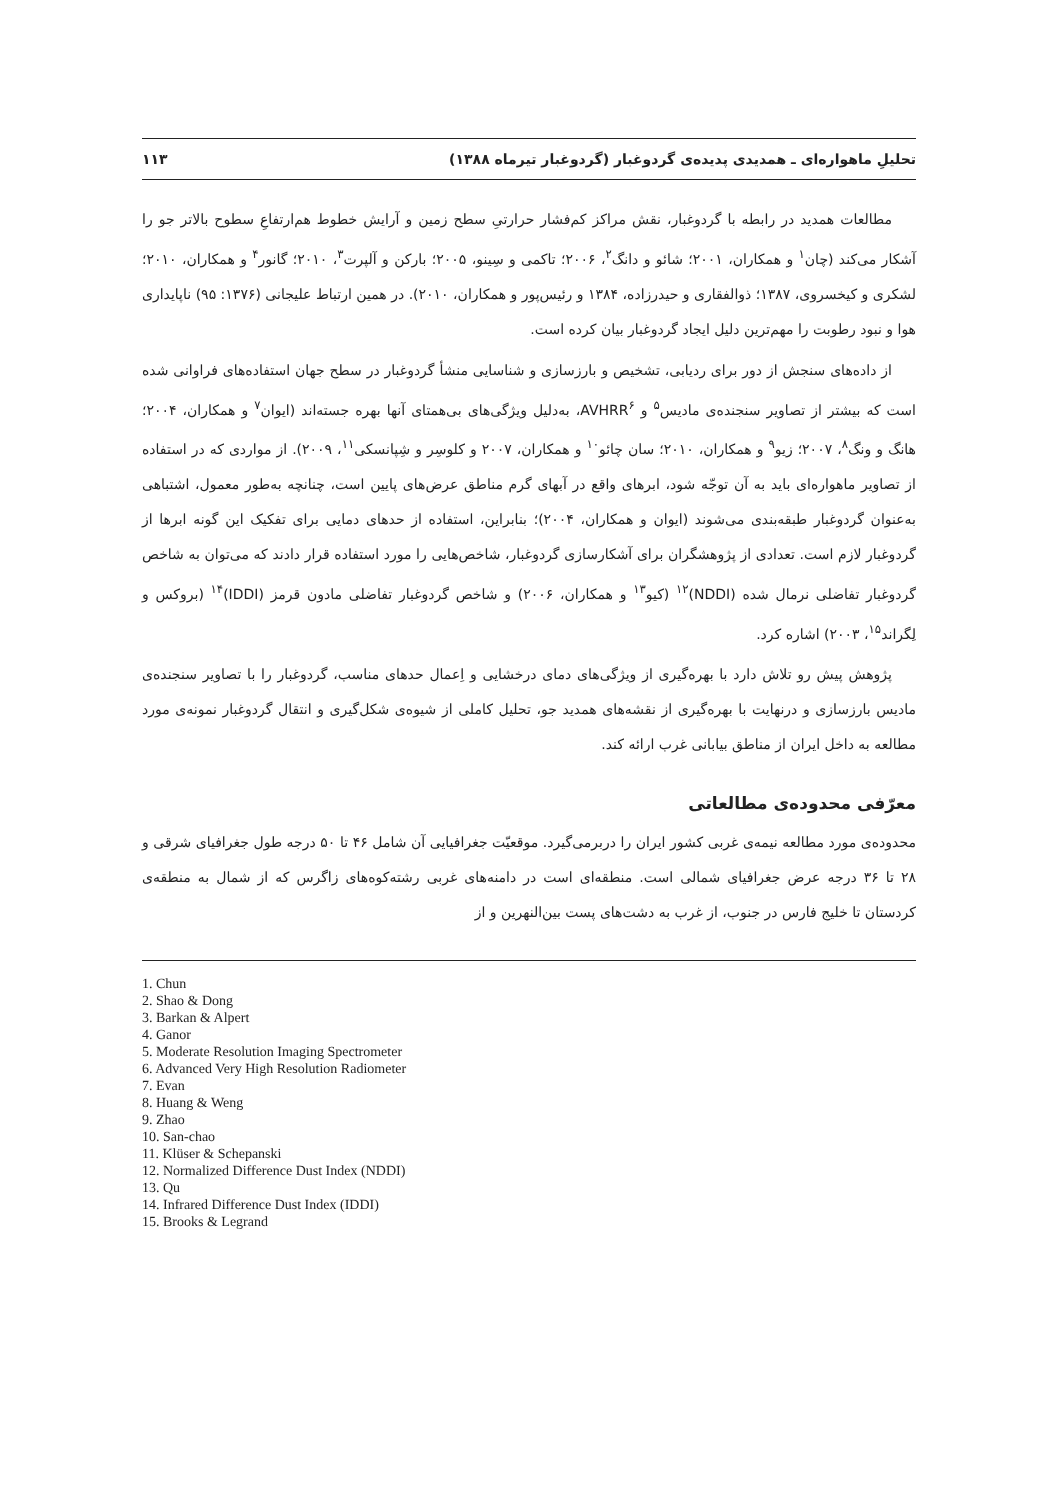تحلیلِ ماهواره‌ای ـ همدیدی پدیده‌ی گردوغبار (گردوغبار تیرماه ۱۳۸۸) ۱۱۳
مطالعات همدید در رابطه با گردوغبار، نقش مراکز کم‌فشار حرارتیِ سطح زمین و آرایش خطوط هم‌ارتفاعِ سطوح بالاتر جو را آشکار می‌کند (چان<sup>۱</sup> و همکاران، ۲۰۰۱؛ شائو و دانگ<sup>۲</sup>، ۲۰۰۶؛ تاکمی و سِینو، ۲۰۰۵؛ بارکن و آلپرت<sup>۳</sup>، ۲۰۱۰؛ گانور<sup>۴</sup> و همکاران، ۲۰۱۰؛ لشکری و کیخسروی، ۱۳۸۷؛ ذوالفقاری و حیدرزاده، ۱۳۸۴ و رئیس‌پور و همکاران، ۲۰۱۰). در همین ارتباط علیجانی (۱۳۷۶: ۹۵) ناپایداری هوا و نبود رطوبت را مهم‌ترین دلیل ایجاد گردوغبار بیان کرده است.
از داده‌های سنجش از دور برای ردیابی، تشخیص و بارزسازی و شناسایی منشأ گردوغبار در سطح جهان استفاده‌های فراوانی شده است که بیشتر از تصاویر سنجنده‌ی مادیس<sup>۵</sup> و AVHRR<sup>۶</sup>، به‌دلیل ویژگی‌های بی‌همتای آنها بهره جسته‌اند (ایوان<sup>۷</sup> و همکاران، ۲۰۰۴؛ هانگ و ونگ<sup>۸</sup>، ۲۰۰۷؛ زیو<sup>۹</sup> و همکاران، ۲۰۱۰؛ سان چائو<sup>۱۰</sup> و همکاران، ۲۰۰۷ و کلوسِر و شِپانسکی<sup>۱۱</sup>، ۲۰۰۹). از مواردی که در استفاده از تصاویر ماهواره‌ای باید به آن توجّه شود، ابرهای واقع در آبهای گرم مناطق عرض‌های پایین است، چنانچه به‌طور معمول، اشتباهی به‌عنوان گردوغبار طبقه‌بندی می‌شوند (ایوان و همکاران، ۲۰۰۴)؛ بنابراین، استفاده از حدهای دمایی برای تفکیک این گونه ابرها از گردوغبار لازم است. تعدادی از پژوهشگران برای آشکارسازی گردوغبار، شاخص‌هایی را مورد استفاده قرار دادند که می‌توان به شاخص گردوغبار تفاضلی نرمال شده (NDDI)<sup>۱۲</sup> (کیو<sup>۱۳</sup> و همکاران، ۲۰۰۶) و شاخص گردوغبار تفاضلی مادون قرمز (IDDI)<sup>۱۴</sup> (بروکس و لِگراند<sup>۱۵</sup>، ۲۰۰۳) اشاره کرد.
پژوهش پیش رو تلاش دارد با بهره‌گیری از ویژگی‌های دمای درخشایی و اِعمال حدهای مناسب، گردوغبار را با تصاویر سنجنده‌ی مادیس بارزسازی و درنهایت با بهره‌گیری از نقشه‌های همدید جو، تحلیل کاملی از شیوه‌ی شکل‌گیری و انتقال گردوغبار نمونه‌ی مورد مطالعه به داخل ایران از مناطق بیابانی غرب ارائه کند.
معرّفی محدوده‌ی مطالعاتی
محدوده‌ی مورد مطالعه نیمه‌ی غربی کشور ایران را دربرمی‌گیرد. موقعیّت جغرافیایی آن شامل ۴۶ تا ۵۰ درجه طول جغرافیای شرقی و ۲۸ تا ۳۶ درجه عرض جغرافیای شمالی است. منطقه‌ای است در دامنه‌های غربی رشته‌کوه‌های زاگرس که از شمال به منطقه‌ی کردستان تا خلیج فارس در جنوب، از غرب به دشت‌های پست بین‌النهرین و از
1. Chun
2. Shao & Dong
3. Barkan & Alpert
4. Ganor
5. Moderate Resolution Imaging Spectrometer
6. Advanced Very High Resolution Radiometer
7. Evan
8. Huang & Weng
9. Zhao
10. San-chao
11. Klüser & Schepanski
12. Normalized Difference Dust Index (NDDI)
13. Qu
14. Infrared Difference Dust Index (IDDI)
15. Brooks & Legrand